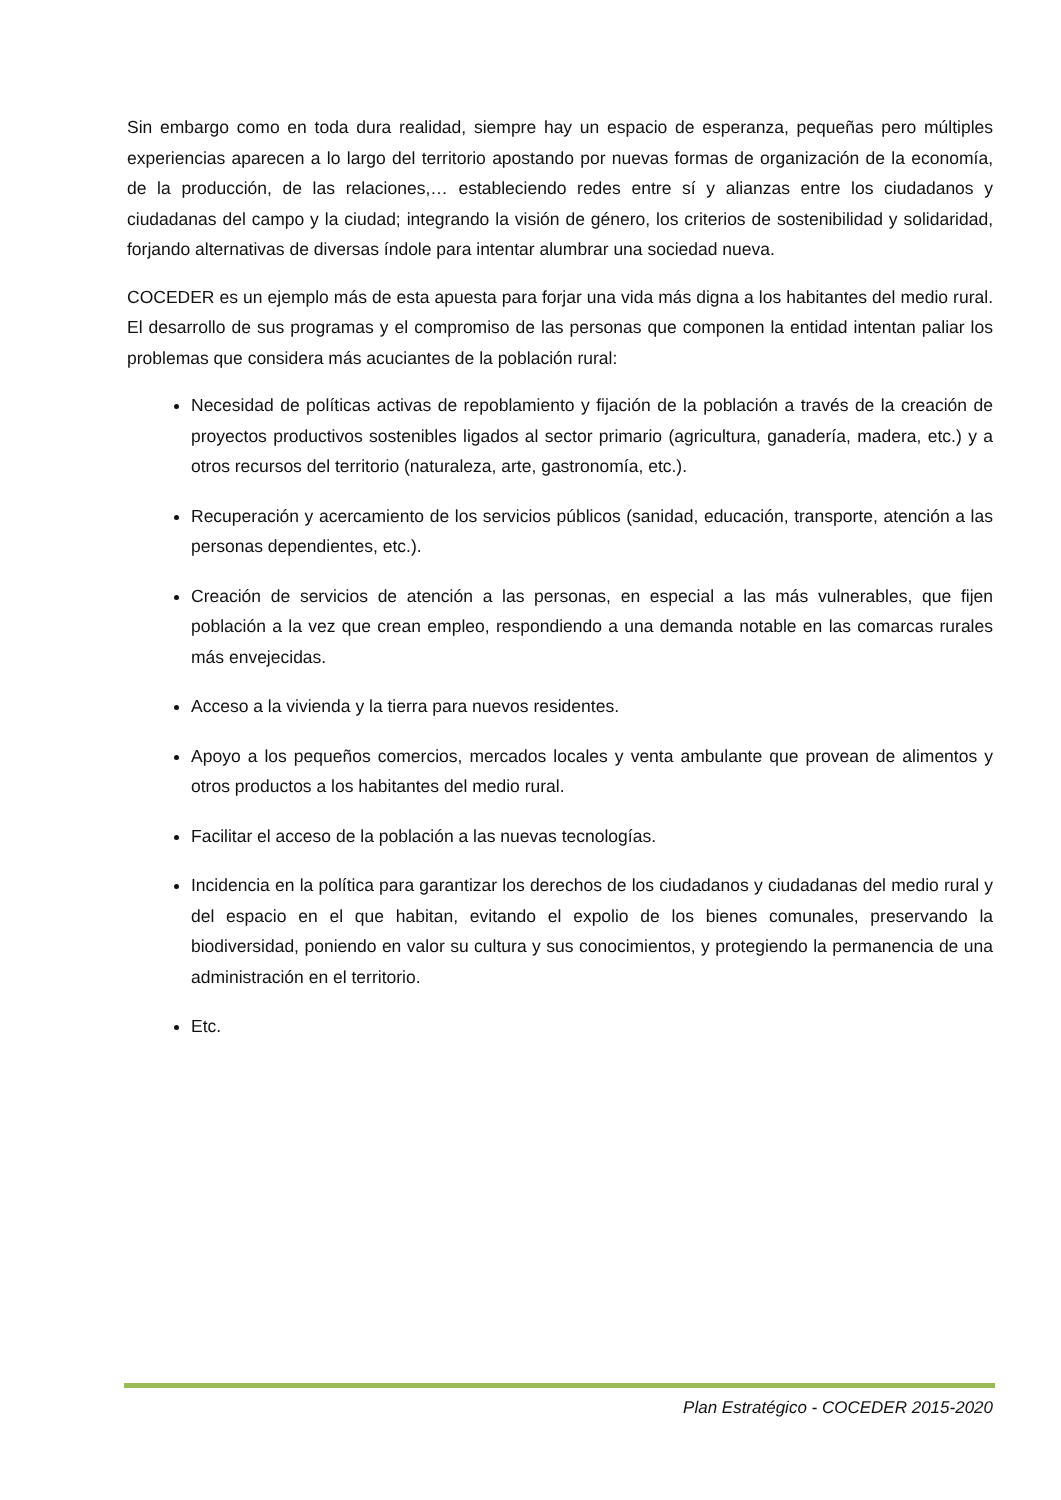Sin embargo como en toda dura realidad, siempre hay un espacio de esperanza, pequeñas pero múltiples experiencias aparecen a lo largo del territorio apostando por nuevas formas de organización de la economía, de la producción, de las relaciones,… estableciendo redes entre sí y alianzas entre los ciudadanos y ciudadanas del campo y la ciudad; integrando la visión de género, los criterios de sostenibilidad y solidaridad, forjando alternativas de diversas índole para intentar alumbrar una sociedad nueva.
COCEDER es un ejemplo más de esta apuesta para forjar una vida más digna a los habitantes del medio rural. El desarrollo de sus programas y el compromiso de las personas que componen la entidad intentan paliar los problemas que considera más acuciantes de la población rural:
Necesidad de políticas activas de repoblamiento y fijación de la población a través de la creación de proyectos productivos sostenibles ligados al sector primario (agricultura, ganadería, madera, etc.) y a otros recursos del territorio (naturaleza, arte, gastronomía, etc.).
Recuperación y acercamiento de los servicios públicos (sanidad, educación, transporte, atención a las personas dependientes, etc.).
Creación de servicios de atención a las personas, en especial a las más vulnerables, que fijen población a la vez que crean empleo, respondiendo a una demanda notable en las comarcas rurales más envejecidas.
Acceso a la vivienda y la tierra para nuevos residentes.
Apoyo a los pequeños comercios, mercados locales y venta ambulante que provean de alimentos y otros productos a los habitantes del medio rural.
Facilitar el acceso de la población a las nuevas tecnologías.
Incidencia en la política para garantizar los derechos de los ciudadanos y ciudadanas del medio rural y del espacio en el que habitan, evitando el expolio de los bienes comunales, preservando la biodiversidad, poniendo en valor su cultura y sus conocimientos, y protegiendo la permanencia de una administración en el territorio.
Etc.
Plan Estratégico - COCEDER 2015-2020